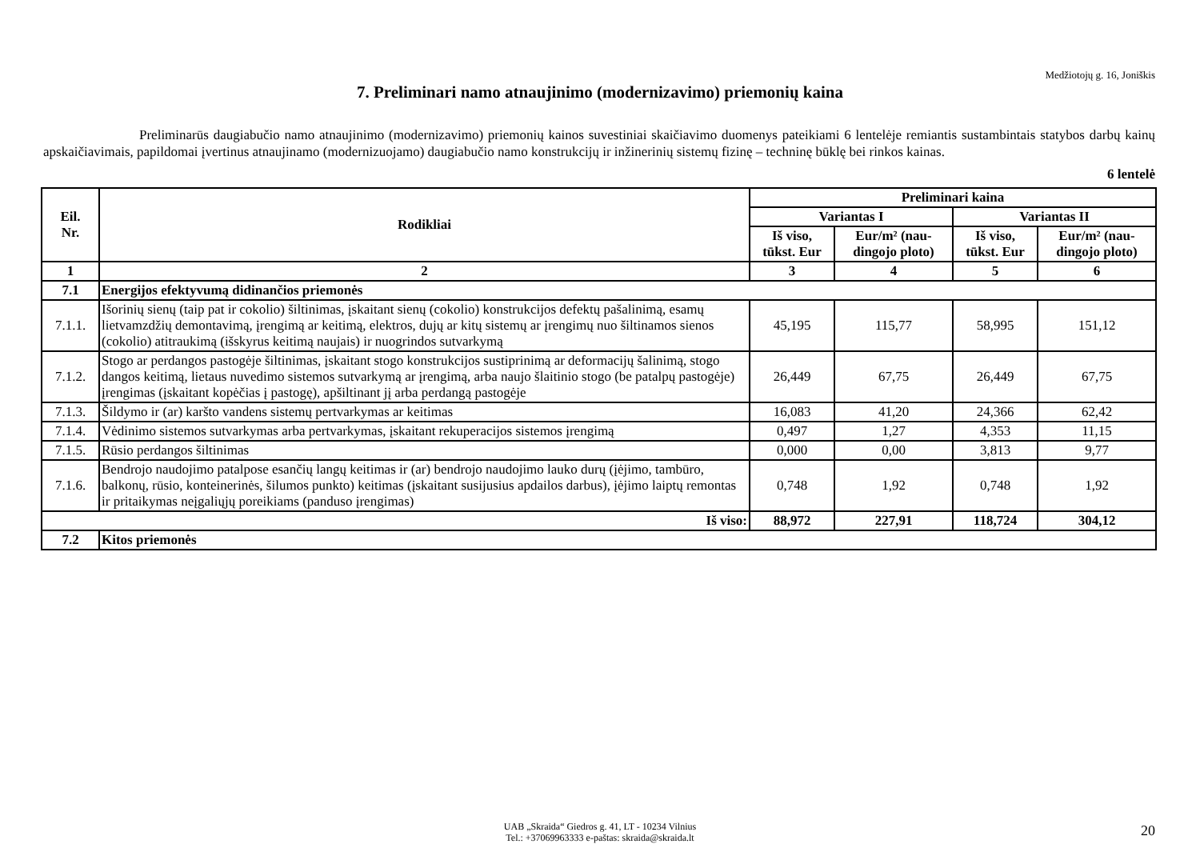Medžiotojų g. 16, Joniškis
7. Preliminari namo atnaujinimo (modernizavimo) priemonių kaina
Preliminarūs daugiabučio namo atnaujinimo (modernizavimo) priemonių kainos suvestiniai skaičiavimo duomenys pateikiami 6 lentelėje remiantis sustambintais statybos darbų kainų apskaičiavimais, papildomai įvertinus atnaujinamo (modernizuojamo) daugiabučio namo konstrukcijų ir inžinerinių sistemų fizinę – techninę būklę bei rinkos kainas.
6 lentelė
| Eil. Nr. | Rodikliai | Preliminari kaina | | | |
| --- | --- | --- | --- | --- | --- |
| | | Variantas I | | Variantas II | |
| | | Iš viso, tūkst. Eur | Eur/m² (nau- dingojo ploto) | Iš viso, tūkst. Eur | Eur/m² (nau- dingojo ploto) |
| 1 | 2 | 3 | 4 | 5 | 6 |
| 7.1 | Energijos efektyvumą didinančios priemonės | | | | |
| 7.1.1. | Išorinių sienų (taip pat ir cokolio) šiltinimas, įskaitant sienų (cokolio) konstrukcijos defektų pašalinimą, esamų lietvamzdžių demontavimą, įrengimą ar keitimą, elektros, dujų ar kitų sistemų ar įrengimų nuo šiltinamos sienos (cokolio) atitraukimą (išskyrus keitimą naujais) ir nuogrindos sutvarkymą | 45,195 | 115,77 | 58,995 | 151,12 |
| 7.1.2. | Stogo ar perdangos pastogėje šiltinimas, įskaitant stogo konstrukcijos sustiprinimą ar deformacijų šalinimą, stogo dangos keitimą, lietaus nuvedimo sistemos sutvarkymą ar įrengimą, arba naujo šlaitinio stogo (be patalpų pastogėje) įrengimas (įskaitant kopėčias į pastogę), apšiltinant jį arba perdangą pastogėje | 26,449 | 67,75 | 26,449 | 67,75 |
| 7.1.3. | Šildymo ir (ar) karšto vandens sistemų pertvarkymas ar keitimas | 16,083 | 41,20 | 24,366 | 62,42 |
| 7.1.4. | Vėdinimo sistemos sutvarkymas arba pertvarkymas, įskaitant rekuperacijos sistemos įrengimą | 0,497 | 1,27 | 4,353 | 11,15 |
| 7.1.5. | Rūsio perdangos šiltinimas | 0,000 | 0,00 | 3,813 | 9,77 |
| 7.1.6. | Bendrojo naudojimo patalpose esančių langų keitimas ir (ar) bendrojo naudojimo lauko durų (įėjimo, tambūro, balkonų, rūsio, konteinerinės, šilumos punkto) keitimas (įskaitant susijusius apdailos darbus), įėjimo laiptų remontas ir pritaikymas neįgaliųjų poreikiams (panduso įrengimas) | 0,748 | 1,92 | 0,748 | 1,92 |
| Iš viso: | | 88,972 | 227,91 | 118,724 | 304,12 |
| 7.2 | Kitos priemonės | | | | |
UAB „Skraida“ Giedros g. 41, LT - 10234 Vilnius
Tel.: +37069963333 e-paštas: skraida@skraida.lt
20